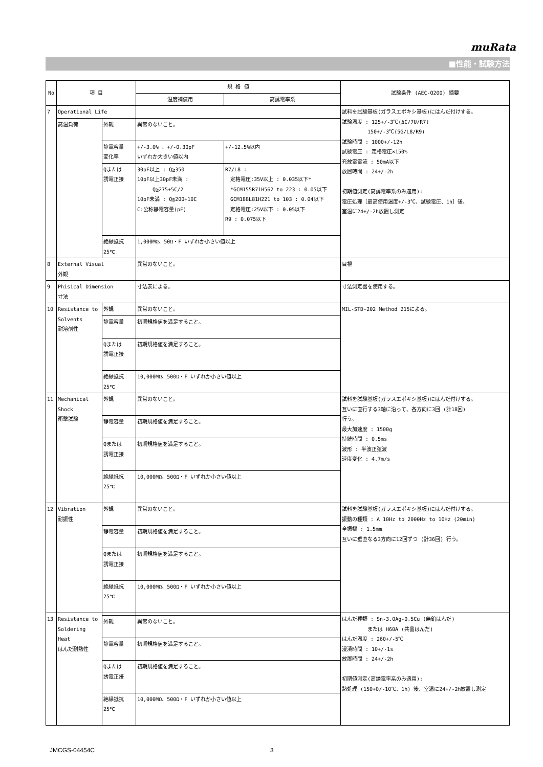muRata
■性能・試験方法
| No | 項 目 | | 規 格 値 | | 試験条件 (AEC-Q200) 摘要 |
| --- | --- | --- | --- | --- | --- |
| | | | 温度補償用 | 高誘電率系 | |
| 7 | Operational Life | | | | 試料を試験基板(ガラスエポキシ基板)にはんだ付けする。 試験温度 : 125+/-3℃(ΔC/7U/R7) 150+/-3℃(5G/L8/R9) 試験時間 : 1000+/-12h 試験電圧 : 定格電圧×150% 充放電電流 : 50mA以下 放置時間 : 24+/-2h 初期値測定(高誘電率系のみ適用): 電圧処理［最高使用温度+/-3℃、試験電圧、1h］後、 室温に24+/-2h放置し測定 |
| | 高温負荷 | 外観 | 異常のないこと。 | | |
| | | 静電容量 変化率 | +/-3.0% 、+/-0.30pF いずれか大きい値以内 | +/-12.5%以内 | |
| | | Qまたは 誘電正接 | 30pF以上 : Q≧350 10pF以上30pF未満 : Q≧275+5C/2 10pF未満 : Q≧200+10C C:公称静電容量(pF) | R7/L8 : 定格電圧:35V以上 : 0.035以下* *GCM155R71H562 to 223 : 0.05以下 GCM188L81H221 to 103 : 0.04以下 定格電圧:25V以下 : 0.05以下 R9 : 0.075以下 | |
| | | 絶縁抵抗 25℃ | 1,000MΩ、50Ω・F いずれか小さい値以上 | | |
| 8 | External Visual 外観 | | 異常のないこと。 | | 目視 |
| 9 | Phisical Dimension 寸法 | | 寸法表による。 | | 寸法測定器を使用する。 |
| 10 | Resistance to Solvents 耐溶剤性 | 外観 | 異常のないこと。 | | MIL-STD-202 Method 215による。 |
| | | 静電容量 | 初期規格値を満足すること。 | | |
| | | Qまたは 誘電正接 | 初期規格値を満足すること。 | | |
| | | 絶縁抵抗 25℃ | 10,000MΩ、500Ω・F いずれか小さい値以上 | | |
| 11 | Mechanical Shock 衝撃試験 | 外観 | 異常のないこと。 | | 試料を試験基板(ガラスエポキシ基板)にはんだ付けする。 互いに直行する3軸に沿って、各方向に3回 (計18回) 行う。 最大加速度 : 1500g 持続時間 : 0.5ms 波形 : 半波正弦波 速度変化 : 4.7m/s |
| | | 静電容量 | 初期規格値を満足すること。 | | |
| | | Qまたは 誘電正接 | 初期規格値を満足すること。 | | |
| | | 絶縁抵抗 25℃ | 10,000MΩ、500Ω・F いずれか小さい値以上 | | |
| 12 | Vibration 耐振性 | 外観 | 異常のないこと。 | | 試料を試験基板(ガラスエポキシ基板)にはんだ付けする。 振動の種類 : A 10Hz to 2000Hz to 10Hz (20min) 全振幅 : 1.5mm 互いに垂直なる3方向に12回ずつ (計36回) 行う。 |
| | | 静電容量 | 初期規格値を満足すること。 | | |
| | | Qまたは 誘電正接 | 初期規格値を満足すること。 | | |
| | | 絶縁抵抗 25℃ | 10,000MΩ、500Ω・F いずれか小さい値以上 | | |
| 13 | Resistance to Soldering Heat はんだ耐熱性 | | | | はんだ種類 : Sn-3.0Ag-0.5Cu (無鉛はんだ) または H60A (共晶はんだ) はんだ温度 : 260+/-5℃ 浸漬時間 : 10+/-1s 放置時間 : 24+/-2h 初期値測定(高誘電率系のみ適用): 熱処理 (150+0/-10℃、1h) 後、室温に24+/-2h放置し測定 |
| | | 外観 | 異常のないこと。 | | |
| | | 静電容量 | 初期規格値を満足すること。 | | |
| | | Qまたは 誘電正接 | 初期規格値を満足すること。 | | |
| | | 絶縁抵抗 25℃ | 10,000MΩ、500Ω・F いずれか小さい値以上 | | |
JMCGS-04454C 3